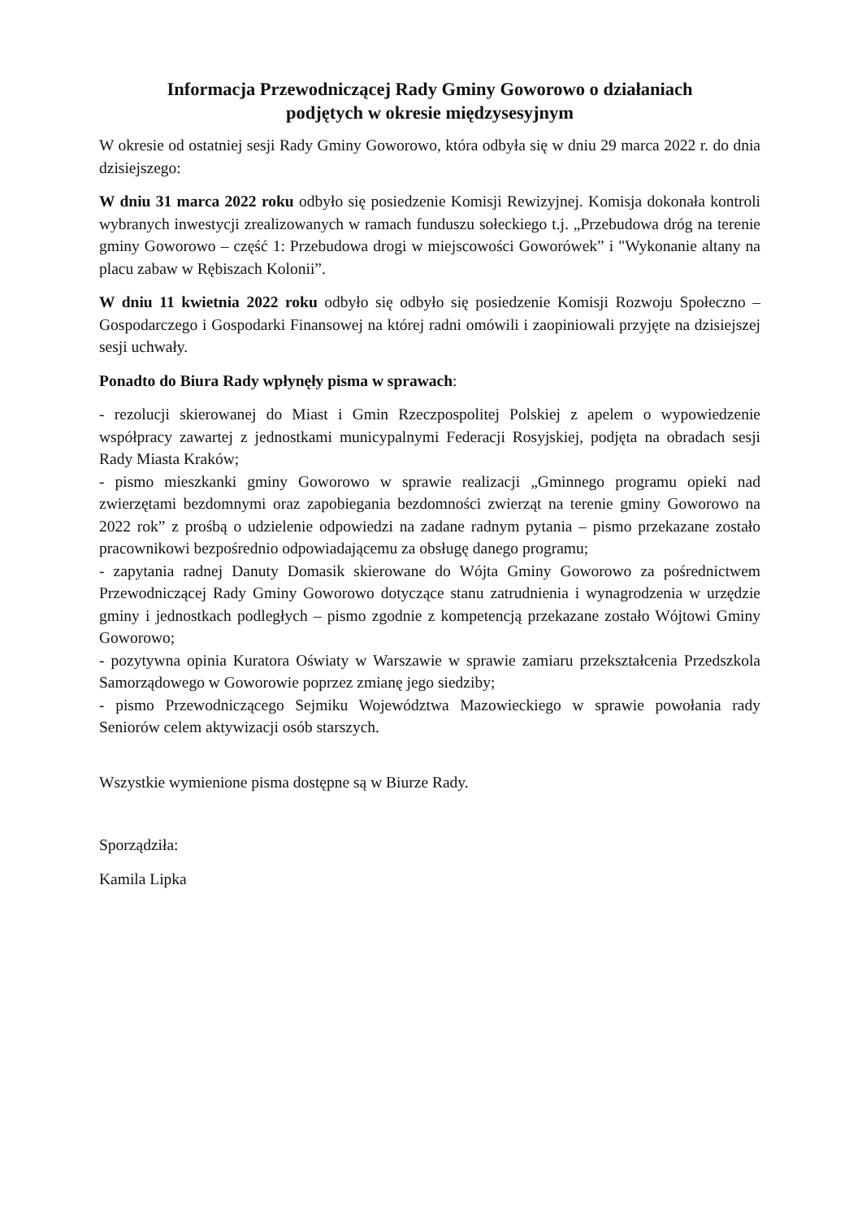Informacja Przewodniczącej Rady Gminy Goworowo o działaniach
podjętych w okresie międzysesyjnym
W okresie od ostatniej sesji Rady Gminy Goworowo, która odbyła się w dniu 29 marca 2022 r. do dnia dzisiejszego:
W dniu 31 marca 2022 roku odbyło się posiedzenie Komisji Rewizyjnej. Komisja dokonała kontroli wybranych inwestycji zrealizowanych w ramach funduszu sołeckiego t.j. „Przebudowa dróg na terenie gminy Goworowo – część 1: Przebudowa drogi w miejscowości Goworówek” i "Wykonanie altany na placu zabaw w Rębiszach Kolonii”.
W dniu 11 kwietnia 2022 roku odbyło się odbyło się posiedzenie Komisji Rozwoju Społeczno – Gospodarczego i Gospodarki Finansowej na której radni omówili i zaopiniowali przyjęte na dzisiejszej sesji uchwały.
Ponadto do Biura Rady wpłynęły pisma w sprawach:
- rezolucji skierowanej do Miast i Gmin Rzeczpospolitej Polskiej z apelem o wypowiedzenie współpracy zawartej z jednostkami municypalnymi Federacji Rosyjskiej, podjęta na obradach sesji Rady Miasta Kraków;
- pismo mieszkanki gminy Goworowo w sprawie realizacji „Gminnego programu opieki nad zwierzętami bezdomnymi oraz zapobiegania bezdomności zwierząt na terenie gminy Goworowo na 2022 rok” z prośbą o udzielenie odpowiedzi na zadane radnym pytania – pismo przekazane zostało pracownikowi bezpośrednio odpowiadającemu za obsługę danego programu;
- zapytania radnej Danuty Domasik skierowane do Wójta Gminy Goworowo za pośrednictwem Przewodniczącej Rady Gminy Goworowo dotyczące stanu zatrudnienia i wynagrodzenia w urzędzie gminy i jednostkach podległych – pismo zgodnie z kompetencją przekazane zostało Wójtowi Gminy Goworowo;
- pozytywna opinia Kuratora Oświaty w Warszawie w sprawie zamiaru przekształcenia Przedszkola Samorządowego w Goworowie poprzez zmianę jego siedziby;
- pismo Przewodniczącego Sejmiku Województwa Mazowieckiego w sprawie powołania rady Seniorów celem aktywizacji osób starszych.
Wszystkie wymienione pisma dostępne są w Biurze Rady.
Sporządziła:
Kamila Lipka